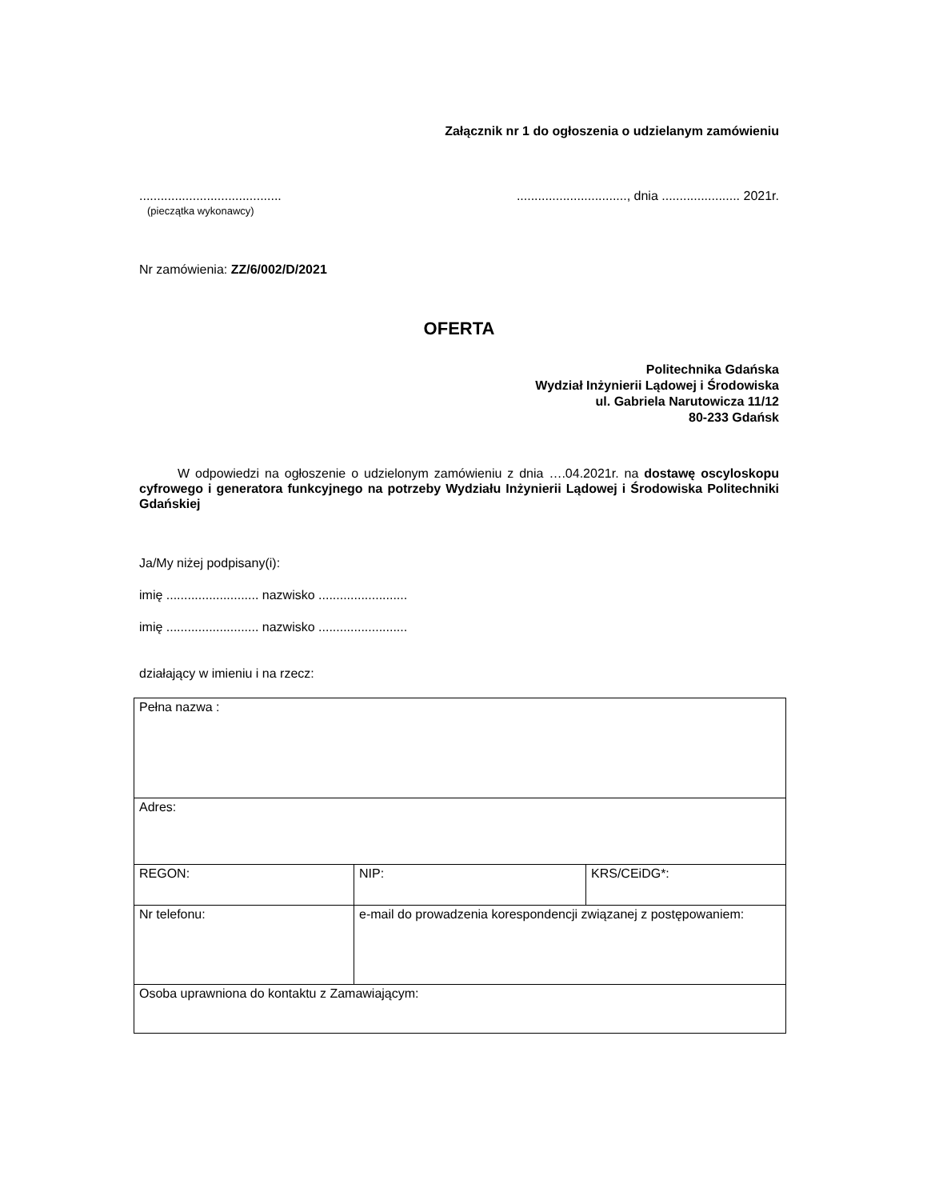Załącznik nr 1 do ogłoszenia o udzielanym zamówieniu
........................................
(pieczątka wykonawcy)
..............................., dnia ...................... 2021r.
Nr zamówienia: ZZ/6/002/D/2021
OFERTA
Politechnika Gdańska
Wydział Inżynierii Lądowej i Środowiska
ul. Gabriela Narutowicza 11/12
80-233 Gdańsk
W odpowiedzi na ogłoszenie o udzielonym zamówieniu z dnia ….04.2021r. na dostawę oscyloskopu cyfrowego i generatora funkcyjnego na potrzeby Wydziału Inżynierii Lądowej i Środowiska Politechniki Gdańskiej
Ja/My niżej podpisany(i):
imię .......................... nazwisko .........................
imię .......................... nazwisko .........................
działający w imieniu i na rzecz:
| Pełna nazwa : | | |
| Adres: | | |
| REGON: | NIP: | KRS/CEiDG*: |
| Nr telefonu: | e-mail do prowadzenia korespondencji związanej z postępowaniem: | |
| Osoba uprawniona do kontaktu z Zamawiającym: | | |